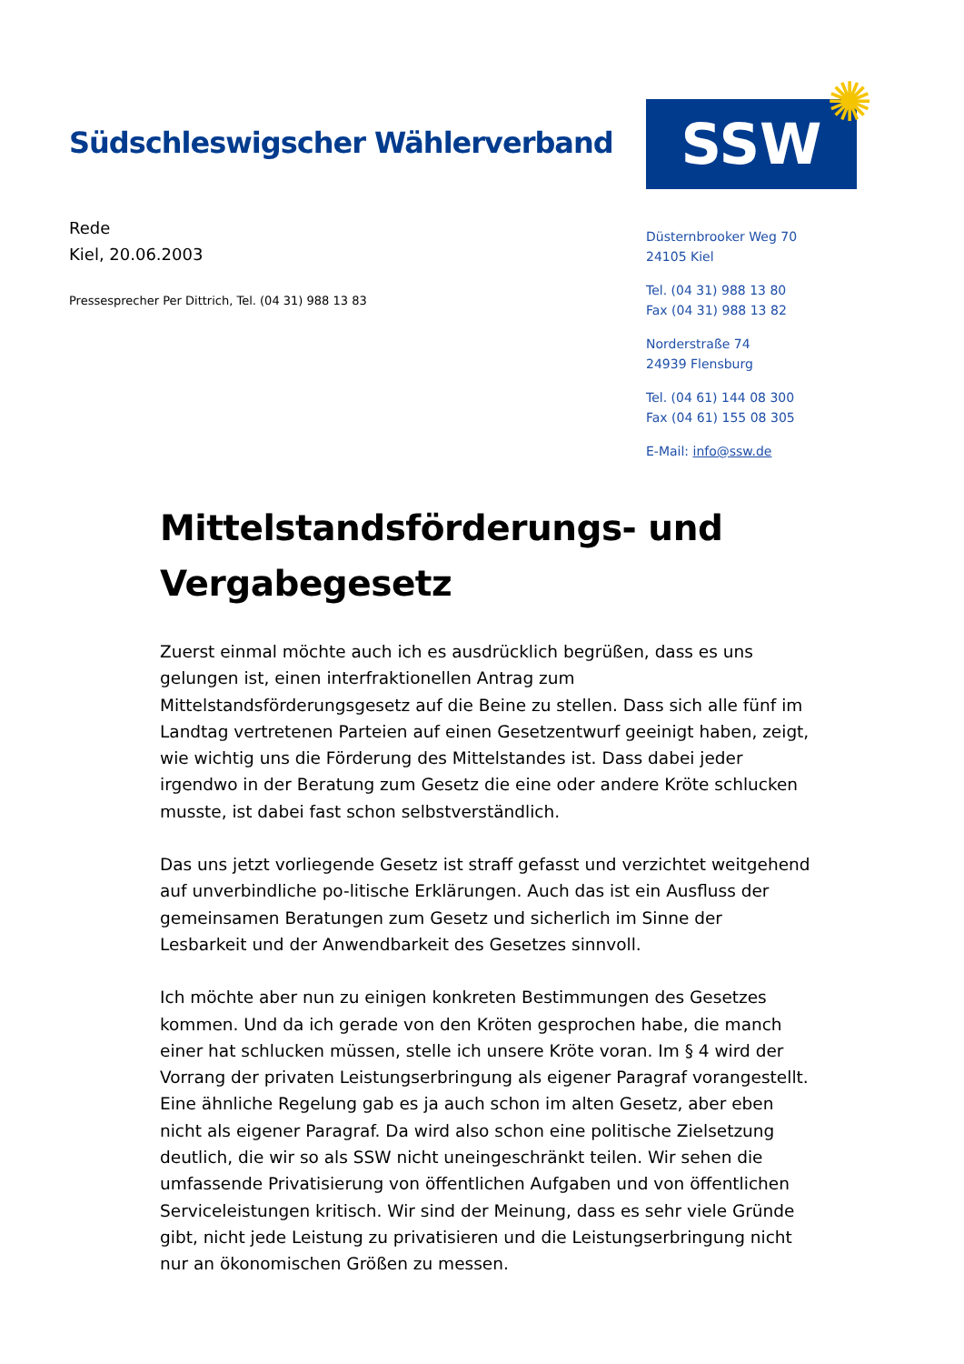Südschleswigscher Wählerverband
SSW ✺
Rede
Kiel, 20.06.2003
Pressesprecher Per Dittrich, Tel. (04 31) 988 13 83
Düsternbrooker Weg 70
24105 Kiel
Tel. (04 31) 988 13 80
Fax (04 31) 988 13 82
Norderstraße 74
24939 Flensburg
Tel. (04 61) 144 08 300
Fax (04 61) 155 08 305
E-Mail: info@ssw.de
Mittelstandsförderungs- und Vergabegesetz
Zuerst einmal möchte auch ich es ausdrücklich begrüßen, dass es uns gelungen ist, einen interfraktionellen Antrag zum Mittelstandsförderungsgesetz auf die Beine zu stellen. Dass sich alle fünf im Landtag vertretenen Parteien auf einen Gesetzentwurf geeinigt haben, zeigt, wie wichtig uns die Förderung des Mittelstandes ist. Dass dabei jeder irgendwo in der Beratung zum Gesetz die eine oder andere Kröte schlucken musste, ist dabei fast schon selbstverständlich.
Das uns jetzt vorliegende Gesetz ist straff gefasst und verzichtet weitgehend auf unverbindliche po-litische Erklärungen. Auch das ist ein Ausfluss der gemeinsamen Beratungen zum Gesetz und sicherlich im Sinne der Lesbarkeit und der Anwendbarkeit des Gesetzes sinnvoll.
Ich möchte aber nun zu einigen konkreten Bestimmungen des Gesetzes kommen. Und da ich gerade von den Kröten gesprochen habe, die manch einer hat schlucken müssen, stelle ich unsere Kröte voran. Im § 4 wird der Vorrang der privaten Leistungserbringung als eigener Paragraf vorangestellt. Eine ähnliche Regelung gab es ja auch schon im alten Gesetz, aber eben nicht als eigener Paragraf. Da wird also schon eine politische Zielsetzung deutlich, die wir so als SSW nicht uneingeschränkt teilen. Wir sehen die umfassende Privatisierung von öffentlichen Aufgaben und von öffentlichen Serviceleistungen kritisch. Wir sind der Meinung, dass es sehr viele Gründe gibt, nicht jede Leistung zu privatisieren und die Leistungserbringung nicht nur an ökonomischen Größen zu messen.